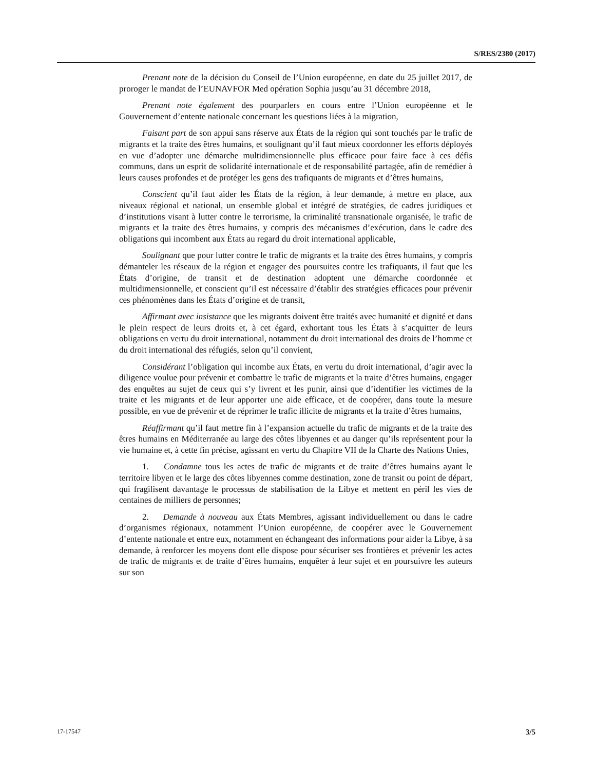S/RES/2380 (2017)
Prenant note de la décision du Conseil de l’Union européenne, en date du 25 juillet 2017, de proroger le mandat de l’EUNAVFOR Med opération Sophia jusqu’au 31 décembre 2018,
Prenant note également des pourparlers en cours entre l’Union européenne et le Gouvernement d’entente nationale concernant les questions liées à la migration,
Faisant part de son appui sans réserve aux États de la région qui sont touchés par le trafic de migrants et la traite des êtres humains, et soulignant qu’il faut mieux coordonner les efforts déployés en vue d’adopter une démarche multidimensionnelle plus efficace pour faire face à ces défis communs, dans un esprit de solidarité internationale et de responsabilité partagée, afin de remédier à leurs causes profondes et de protéger les gens des trafiquants de migrants et d’êtres humains,
Conscient qu’il faut aider les États de la région, à leur demande, à mettre en place, aux niveaux régional et national, un ensemble global et intégré de stratégies, de cadres juridiques et d’institutions visant à lutter contre le terrorisme, la criminalité transnationale organisée, le trafic de migrants et la traite des êtres humains, y compris des mécanismes d’exécution, dans le cadre des obligations qui incombent aux États au regard du droit international applicable,
Soulignant que pour lutter contre le trafic de migrants et la traite des êtres humains, y compris démanteler les réseaux de la région et engager des poursuites contre les trafiquants, il faut que les États d’origine, de transit et de destination adoptent une démarche coordonnée et multidimensionnelle, et conscient qu’il est nécessaire d’établir des stratégies efficaces pour prévenir ces phénomènes dans les États d’origine et de transit,
Affirmant avec insistance que les migrants doivent être traités avec humanité et dignité et dans le plein respect de leurs droits et, à cet égard, exhortant tous les États à s’acquitter de leurs obligations en vertu du droit international, notamment du droit international des droits de l’homme et du droit international des réfugiés, selon qu’il convient,
Considérant l’obligation qui incombe aux États, en vertu du droit international, d’agir avec la diligence voulue pour prévenir et combattre le trafic de migrants et la traite d’êtres humains, engager des enquêtes au sujet de ceux qui s’y livrent et les punir, ainsi que d’identifier les victimes de la traite et les migrants et de leur apporter une aide efficace, et de coopérer, dans toute la mesure possible, en vue de prévenir et de réprimer le trafic illicite de migrants et la traite d’êtres humains,
Réaffirmant qu’il faut mettre fin à l’expansion actuelle du trafic de migrants et de la traite des êtres humains en Méditerranée au large des côtes libyennes et au danger qu’ils représentent pour la vie humaine et, à cette fin précise, agissant en vertu du Chapitre VII de la Charte des Nations Unies,
1. Condamne tous les actes de trafic de migrants et de traite d’êtres humains ayant le territoire libyen et le large des côtes libyennes comme destination, zone de transit ou point de départ, qui fragilisent davantage le processus de stabilisation de la Libye et mettent en péril les vies de centaines de milliers de personnes;
2. Demande à nouveau aux États Membres, agissant individuellement ou dans le cadre d’organismes régionaux, notamment l’Union européenne, de coopérer avec le Gouvernement d’entente nationale et entre eux, notamment en échangeant des informations pour aider la Libye, à sa demande, à renforcer les moyens dont elle dispose pour sécuriser ses frontières et prévenir les actes de trafic de migrants et de traite d’êtres humains, enquêter à leur sujet et en poursuivre les auteurs sur son
17-17547 3/5